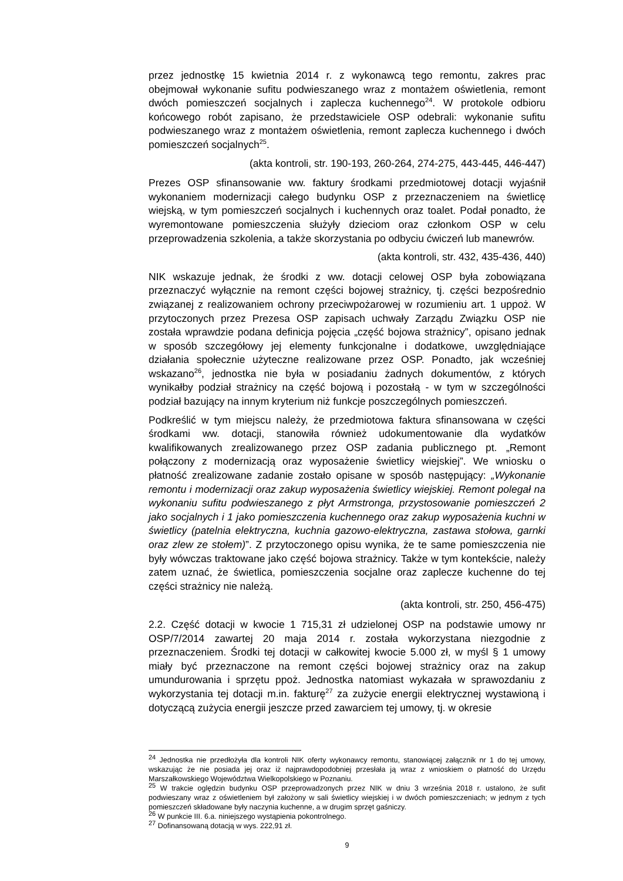przez jednostkę 15 kwietnia 2014 r. z wykonawcą tego remontu, zakres prac obejmował wykonanie sufitu podwieszanego wraz z montażem oświetlenia, remont dwóch pomieszczeń socjalnych i zaplecza kuchennego<sup>24</sup>. W protokole odbioru końcowego robót zapisano, że przedstawiciele OSP odebrali: wykonanie sufitu podwieszanego wraz z montażem oświetlenia, remont zaplecza kuchennego i dwóch pomieszczeń socjalnych<sup>25</sup>.
(akta kontroli, str. 190-193, 260-264, 274-275, 443-445, 446-447)
Prezes OSP sfinansowanie ww. faktury środkami przedmiotowej dotacji wyjaśnił wykonaniem modernizacji całego budynku OSP z przeznaczeniem na świetlicę wiejską, w tym pomieszczeń socjalnych i kuchennych oraz toalet. Podał ponadto, że wyremontowane pomieszczenia służyły dzieciom oraz członkom OSP w celu przeprowadzenia szkolenia, a także skorzystania po odbyciu ćwiczeń lub manewrów.
(akta kontroli, str. 432, 435-436, 440)
NIK wskazuje jednak, że środki z ww. dotacji celowej OSP była zobowiązana przeznaczyć wyłącznie na remont części bojowej strażnicy, tj. części bezpośrednio związanej z realizowaniem ochrony przeciwpożarowej w rozumieniu art. 1 uppoż. W przytoczonych przez Prezesa OSP zapisach uchwały Zarządu Związku OSP nie została wprawdzie podana definicja pojęcia „część bojowa strażnicy”, opisano jednak w sposób szczegółowy jej elementy funkcjonalne i dodatkowe, uwzględniające działania społecznie użyteczne realizowane przez OSP. Ponadto, jak wcześniej wskazano<sup>26</sup>, jednostka nie była w posiadaniu żadnych dokumentów, z których wynikałby podział strażnicy na część bojową i pozostałą - w tym w szczególności podział bazujący na innym kryterium niż funkcje poszczególnych pomieszczeń.
Podkreślić w tym miejscu należy, że przedmiotowa faktura sfinansowana w części środkami ww. dotacji, stanowiła również udokumentowanie dla wydatków kwalifikowanych zrealizowanego przez OSP zadania publicznego pt. „Remont połączony z modernizacją oraz wyposażenie świetlicy wiejskiej”. We wniosku o płatność zrealizowane zadanie zostało opisane w sposób następujący: „Wykonanie remontu i modernizacji oraz zakup wyposażenia świetlicy wiejskiej. Remont polegał na wykonaniu sufitu podwieszanego z płyt Armstronga, przystosowanie pomieszczeń 2 jako socjalnych i 1 jako pomieszczenia kuchennego oraz zakup wyposażenia kuchni w świetlicy (patelnia elektryczna, kuchnia gazowo-elektryczna, zastawa stołowa, garnki oraz zlew ze stołem)”. Z przytoczonego opisu wynika, że te same pomieszczenia nie były wówczas traktowane jako część bojowa strażnicy. Także w tym kontekście, należy zatem uznać, że świetlica, pomieszczenia socjalne oraz zaplecze kuchenne do tej części strażnicy nie należą.
(akta kontroli, str. 250, 456-475)
2.2. Część dotacji w kwocie 1 715,31 zł udzielonej OSP na podstawie umowy nr OSP/7/2014 zawartej 20 maja 2014 r. została wykorzystana niezgodnie z przeznaczeniem. Środki tej dotacji w całkowitej kwocie 5.000 zł, w myśl § 1 umowy miały być przeznaczone na remont części bojowej strażnicy oraz na zakup umundurowania i sprzętu ppoż. Jednostka natomiast wykazała w sprawozdaniu z wykorzystania tej dotacji m.in. fakturę<sup>27</sup> za zużycie energii elektrycznej wystawioną i dotyczącą zużycia energii jeszcze przed zawarciem tej umowy, tj. w okresie
<sup>24</sup> Jednostka nie przedłożyła dla kontroli NIK oferty wykonawcy remontu, stanowiącej załącznik nr 1 do tej umowy, wskazując że nie posiada jej oraz iż najprawdopodobniej przesłała ją wraz z wnioskiem o płatność do Urzędu Marszałkowskiego Województwa Wielkopolskiego w Poznaniu.
<sup>25</sup> W trakcie oględzin budynku OSP przeprowadzonych przez NIK w dniu 3 września 2018 r. ustalono, że sufit podwieszany wraz z oświetleniem był założony w sali świetlicy wiejskiej i w dwóch pomieszczeniach; w jednym z tych pomieszczeń składowane były naczynia kuchenne, a w drugim sprzęt gaśniczy.
<sup>26</sup> W punkcie III. 6.a. niniejszego wystąpienia pokontrolnego.
<sup>27</sup> Dofinansowaną dotacją w wys. 222,91 zł.
9